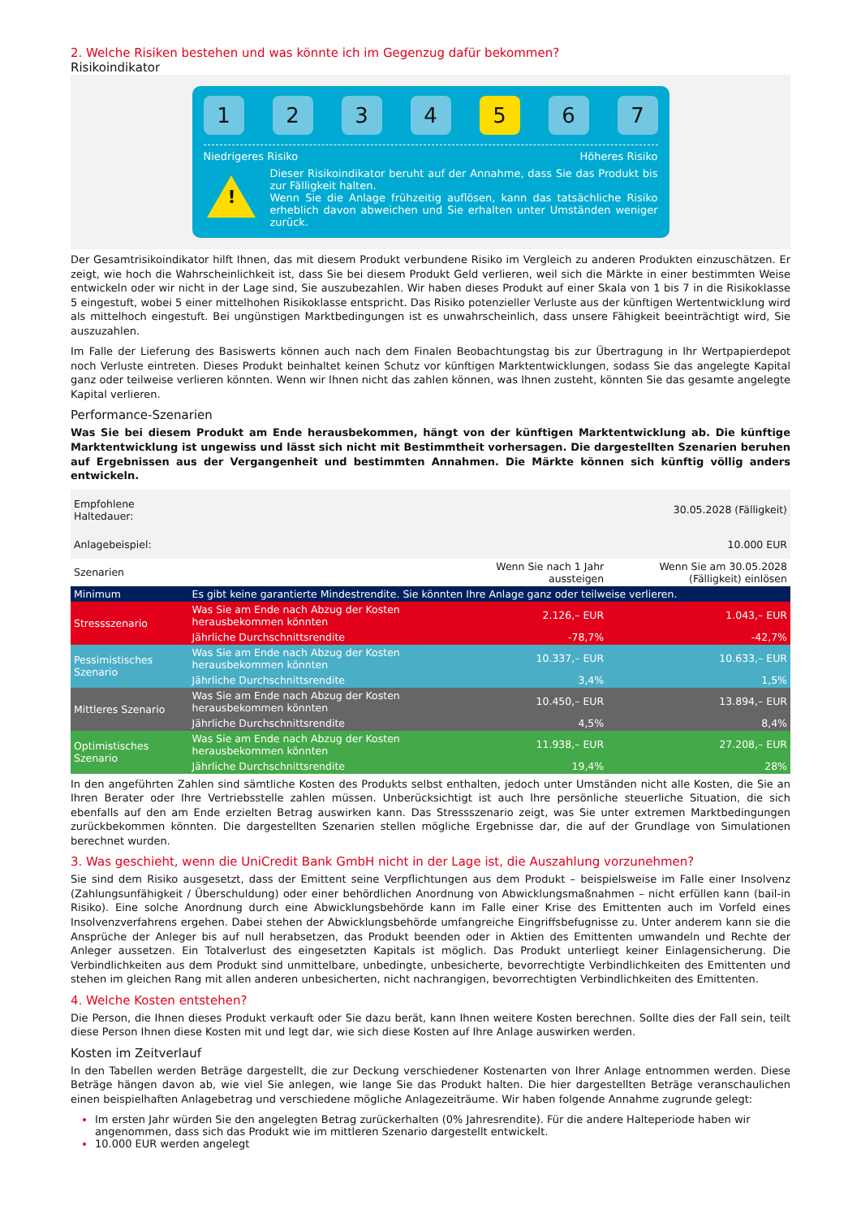2. Welche Risiken bestehen und was könnte ich im Gegenzug dafür bekommen?
Risikoindikator
1 2 3 4 5 6 7
Niedrigeres Risiko Höheres Risiko
!
Dieser Risikoindikator beruht auf der Annahme, dass Sie das Produkt bis zur Fälligkeit halten.
Wenn Sie die Anlage frühzeitig auflösen, kann das tatsächliche Risiko erheblich davon abweichen und Sie erhalten unter Umständen weniger zurück.
Der Gesamtrisikoindikator hilft Ihnen, das mit diesem Produkt verbundene Risiko im Vergleich zu anderen Produkten einzuschätzen. Er zeigt, wie hoch die Wahrscheinlichkeit ist, dass Sie bei diesem Produkt Geld verlieren, weil sich die Märkte in einer bestimmten Weise entwickeln oder wir nicht in der Lage sind, Sie auszubezahlen. Wir haben dieses Produkt auf einer Skala von 1 bis 7 in die Risikoklasse 5 eingestuft, wobei 5 einer mittelhohen Risikoklasse entspricht. Das Risiko potenzieller Verluste aus der künftigen Wertentwicklung wird als mittelhoch eingestuft. Bei ungünstigen Marktbedingungen ist es unwahrscheinlich, dass unsere Fähigkeit beeinträchtigt wird, Sie auszuzahlen.
Im Falle der Lieferung des Basiswerts können auch nach dem Finalen Beobachtungstag bis zur Übertragung in Ihr Wertpapierdepot noch Verluste eintreten. Dieses Produkt beinhaltet keinen Schutz vor künftigen Marktentwicklungen, sodass Sie das angelegte Kapital ganz oder teilweise verlieren könnten. Wenn wir Ihnen nicht das zahlen können, was Ihnen zusteht, könnten Sie das gesamte angelegte Kapital verlieren.
Performance-Szenarien
Was Sie bei diesem Produkt am Ende herausbekommen, hängt von der künftigen Marktentwicklung ab. Die künftige Marktentwicklung ist ungewiss und lässt sich nicht mit Bestimmtheit vorhersagen. Die dargestellten Szenarien beruhen auf Ergebnissen aus der Vergangenheit und bestimmten Annahmen. Die Märkte können sich künftig völlig anders entwickeln.
| Empfohlene Haltedauer: | | | 30.05.2028 (Fälligkeit) |
| Anlagebeispiel: | | | 10.000 EUR |
| Szenarien | | Wenn Sie nach 1 Jahr aussteigen | Wenn Sie am 30.05.2028 (Fälligkeit) einlösen |
| Minimum | Es gibt keine garantierte Mindestrendite. Sie könnten Ihre Anlage ganz oder teilweise verlieren. | | |
| Stressszenario | Was Sie am Ende nach Abzug der Kosten herausbekommen könnten | 2.126,– EUR | 1.043,– EUR |
| | Jährliche Durchschnittsrendite | -78,7% | -42,7% |
| Pessimistisches Szenario | Was Sie am Ende nach Abzug der Kosten herausbekommen könnten | 10.337,– EUR | 10.633,– EUR |
| | Jährliche Durchschnittsrendite | 3,4% | 1,5% |
| Mittleres Szenario | Was Sie am Ende nach Abzug der Kosten herausbekommen könnten | 10.450,– EUR | 13.894,– EUR |
| | Jährliche Durchschnittsrendite | 4,5% | 8,4% |
| Optimistisches Szenario | Was Sie am Ende nach Abzug der Kosten herausbekommen könnten | 11.938,– EUR | 27.208,– EUR |
| | Jährliche Durchschnittsrendite | 19,4% | 28% |
In den angeführten Zahlen sind sämtliche Kosten des Produkts selbst enthalten, jedoch unter Umständen nicht alle Kosten, die Sie an Ihren Berater oder Ihre Vertriebsstelle zahlen müssen. Unberücksichtigt ist auch Ihre persönliche steuerliche Situation, die sich ebenfalls auf den am Ende erzielten Betrag auswirken kann. Das Stressszenario zeigt, was Sie unter extremen Marktbedingungen zurückbekommen könnten. Die dargestellten Szenarien stellen mögliche Ergebnisse dar, die auf der Grundlage von Simulationen berechnet wurden.
3. Was geschieht, wenn die UniCredit Bank GmbH nicht in der Lage ist, die Auszahlung vorzunehmen?
Sie sind dem Risiko ausgesetzt, dass der Emittent seine Verpflichtungen aus dem Produkt – beispielsweise im Falle einer Insolvenz (Zahlungsunfähigkeit / Überschuldung) oder einer behördlichen Anordnung von Abwicklungsmaßnahmen – nicht erfüllen kann (bail-in Risiko). Eine solche Anordnung durch eine Abwicklungsbehörde kann im Falle einer Krise des Emittenten auch im Vorfeld eines Insolvenzverfahrens ergehen. Dabei stehen der Abwicklungsbehörde umfangreiche Eingriffsbefugnisse zu. Unter anderem kann sie die Ansprüche der Anleger bis auf null herabsetzen, das Produkt beenden oder in Aktien des Emittenten umwandeln und Rechte der Anleger aussetzen. Ein Totalverlust des eingesetzten Kapitals ist möglich. Das Produkt unterliegt keiner Einlagensicherung. Die Verbindlichkeiten aus dem Produkt sind unmittelbare, unbedingte, unbesicherte, bevorrechtigte Verbindlichkeiten des Emittenten und stehen im gleichen Rang mit allen anderen unbesicherten, nicht nachrangigen, bevorrechtigten Verbindlichkeiten des Emittenten.
4. Welche Kosten entstehen?
Die Person, die Ihnen dieses Produkt verkauft oder Sie dazu berät, kann Ihnen weitere Kosten berechnen. Sollte dies der Fall sein, teilt diese Person Ihnen diese Kosten mit und legt dar, wie sich diese Kosten auf Ihre Anlage auswirken werden.
Kosten im Zeitverlauf
In den Tabellen werden Beträge dargestellt, die zur Deckung verschiedener Kostenarten von Ihrer Anlage entnommen werden. Diese Beträge hängen davon ab, wie viel Sie anlegen, wie lange Sie das Produkt halten. Die hier dargestellten Beträge veranschaulichen einen beispielhaften Anlagebetrag und verschiedene mögliche Anlagezeiträume. Wir haben folgende Annahme zugrunde gelegt:
Im ersten Jahr würden Sie den angelegten Betrag zurückerhalten (0% Jahresrendite). Für die andere Halteperiode haben wir angenommen, dass sich das Produkt wie im mittleren Szenario dargestellt entwickelt.
10.000 EUR werden angelegt